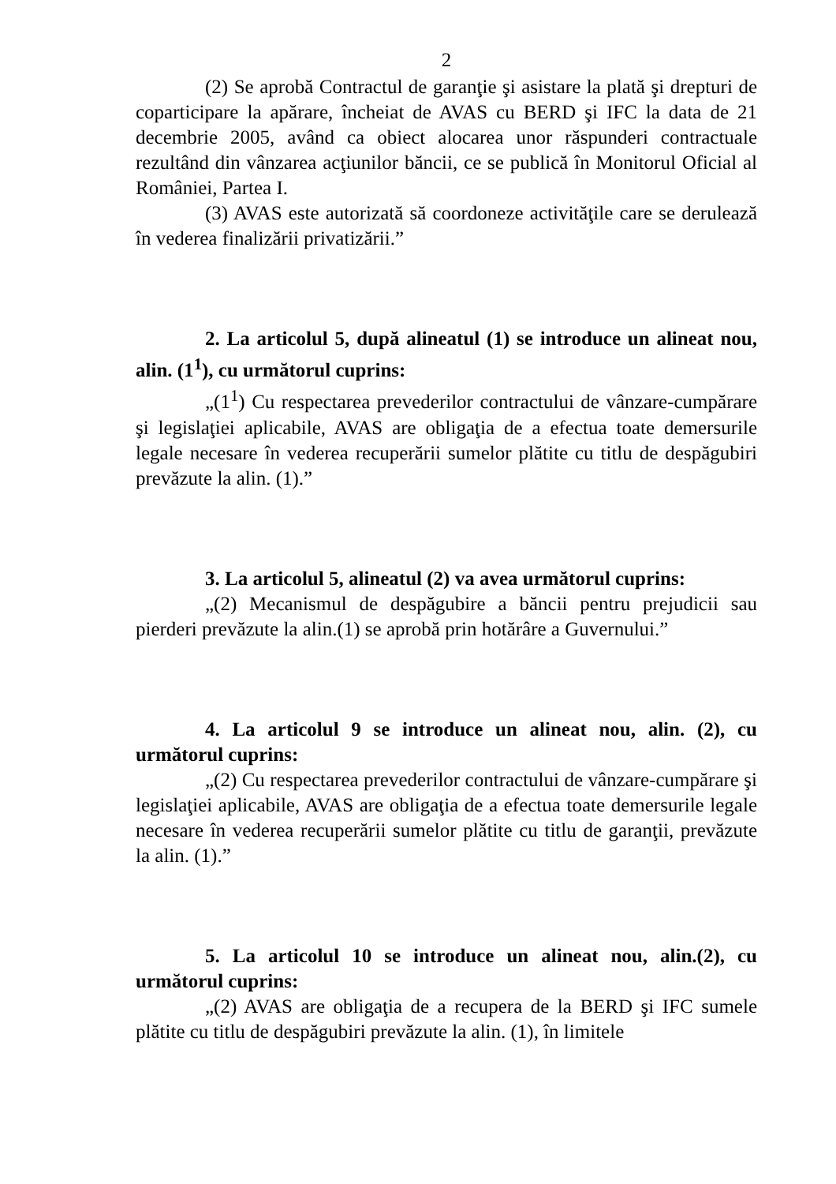2
(2) Se aprobă Contractul de garanţie şi asistare la plată şi drepturi de coparticipare la apărare, încheiat de AVAS cu BERD şi IFC la data de 21 decembrie 2005, având ca obiect alocarea unor răspunderi contractuale rezultând din vânzarea acţiunilor băncii, ce se publică în Monitorul Oficial al României, Partea I.
(3) AVAS este autorizată să coordoneze activităţile care se derulează în vederea finalizării privatizării.”
2. La articolul 5, după alineatul (1) se introduce un alineat nou, alin. (1<sup>1</sup>), cu următorul cuprins:
„(1<sup>1</sup>) Cu respectarea prevederilor contractului de vânzare-cumpărare şi legislaţiei aplicabile, AVAS are obligaţia de a efectua toate demersurile legale necesare în vederea recuperării sumelor plătite cu titlu de despăgubiri prevăzute la alin. (1).”
3. La articolul 5, alineatul (2) va avea următorul cuprins:
„(2) Mecanismul de despăgubire a băncii pentru prejudicii sau pierderi prevăzute la alin.(1) se aprobă prin hotărâre a Guvernului.”
4. La articolul 9 se introduce un alineat nou, alin. (2), cu următorul cuprins:
„(2) Cu respectarea prevederilor contractului de vânzare-cumpărare şi legislaţiei aplicabile, AVAS are obligaţia de a efectua toate demersurile legale necesare în vederea recuperării sumelor plătite cu titlu de garanţii, prevăzute la alin. (1).”
5. La articolul 10 se introduce un alineat nou, alin.(2), cu următorul cuprins:
„(2) AVAS are obligaţia de a recupera de la BERD şi IFC sumele plătite cu titlu de despăgubiri prevăzute la alin. (1), în limitele